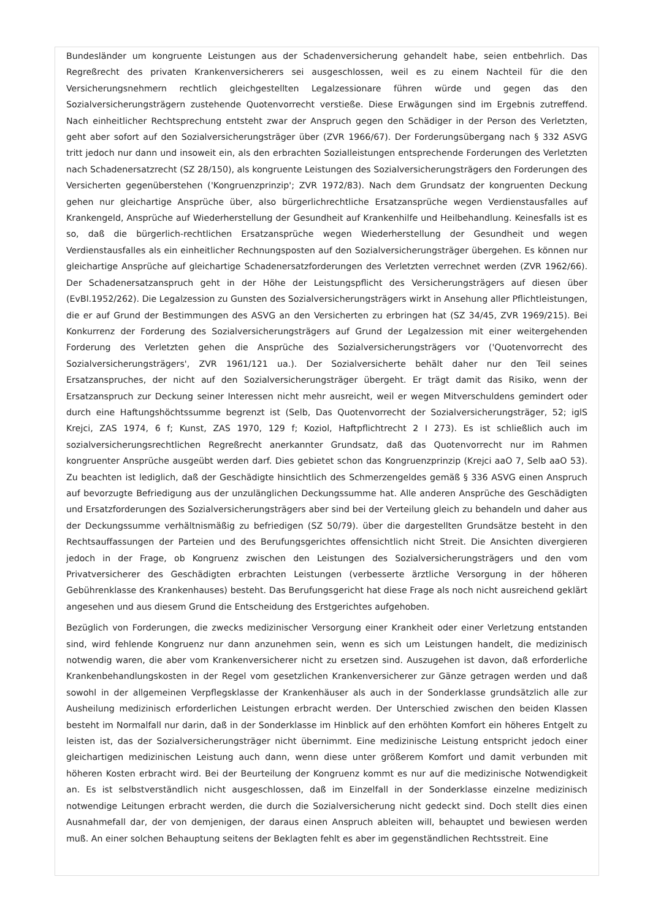Bundesländer um kongruente Leistungen aus der Schadenversicherung gehandelt habe, seien entbehrlich. Das Regreßrecht des privaten Krankenversicherers sei ausgeschlossen, weil es zu einem Nachteil für die den Versicherungsnehmern rechtlich gleichgestellten Legalzessionare führen würde und gegen das den Sozialversicherungsträgern zustehende Quotenvorrecht verstieße. Diese Erwägungen sind im Ergebnis zutreffend. Nach einheitlicher Rechtsprechung entsteht zwar der Anspruch gegen den Schädiger in der Person des Verletzten, geht aber sofort auf den Sozialversicherungsträger über (ZVR 1966/67). Der Forderungsübergang nach § 332 ASVG tritt jedoch nur dann und insoweit ein, als den erbrachten Sozialleistungen entsprechende Forderungen des Verletzten nach Schadenersatzrecht (SZ 28/150), als kongruente Leistungen des Sozialversicherungsträgers den Forderungen des Versicherten gegenüberstehen ('Kongruenzprinzip'; ZVR 1972/83). Nach dem Grundsatz der kongruenten Deckung gehen nur gleichartige Ansprüche über, also bürgerlichrechtliche Ersatzansprüche wegen Verdienstausfalles auf Krankengeld, Ansprüche auf Wiederherstellung der Gesundheit auf Krankenhilfe und Heilbehandlung. Keinesfalls ist es so, daß die bürgerlich-rechtlichen Ersatzansprüche wegen Wiederherstellung der Gesundheit und wegen Verdienstausfalles als ein einheitlicher Rechnungsposten auf den Sozialversicherungsträger übergehen. Es können nur gleichartige Ansprüche auf gleichartige Schadenersatzforderungen des Verletzten verrechnet werden (ZVR 1962/66). Der Schadenersatzanspruch geht in der Höhe der Leistungspflicht des Versicherungsträgers auf diesen über (EvBl.1952/262). Die Legalzession zu Gunsten des Sozialversicherungsträgers wirkt in Ansehung aller Pflichtleistungen, die er auf Grund der Bestimmungen des ASVG an den Versicherten zu erbringen hat (SZ 34/45, ZVR 1969/215). Bei Konkurrenz der Forderung des Sozialversicherungsträgers auf Grund der Legalzession mit einer weitergehenden Forderung des Verletzten gehen die Ansprüche des Sozialversicherungsträgers vor ('Quotenvorrecht des Sozialversicherungsträgers', ZVR 1961/121 ua.). Der Sozialversicherte behält daher nur den Teil seines Ersatzanspruches, der nicht auf den Sozialversicherungsträger übergeht. Er trägt damit das Risiko, wenn der Ersatzanspruch zur Deckung seiner Interessen nicht mehr ausreicht, weil er wegen Mitverschuldens gemindert oder durch eine Haftungshöchtssumme begrenzt ist (Selb, Das Quotenvorrecht der Sozialversicherungsträger, 52; iglS Krejci, ZAS 1974, 6 f; Kunst, ZAS 1970, 129 f; Koziol, Haftpflichtrecht 2 I 273). Es ist schließlich auch im sozialversicherungsrechtlichen Regreßrecht anerkannter Grundsatz, daß das Quotenvorrecht nur im Rahmen kongruenter Ansprüche ausgeübt werden darf. Dies gebietet schon das Kongruenzprinzip (Krejci aaO 7, Selb aaO 53). Zu beachten ist lediglich, daß der Geschädigte hinsichtlich des Schmerzengeldes gemäß § 336 ASVG einen Anspruch auf bevorzugte Befriedigung aus der unzulänglichen Deckungssumme hat. Alle anderen Ansprüche des Geschädigten und Ersatzforderungen des Sozialversicherungsträgers aber sind bei der Verteilung gleich zu behandeln und daher aus der Deckungssumme verhältnismäßig zu befriedigen (SZ 50/79). über die dargestellten Grundsätze besteht in den Rechtsauffassungen der Parteien und des Berufungsgerichtes offensichtlich nicht Streit. Die Ansichten divergieren jedoch in der Frage, ob Kongruenz zwischen den Leistungen des Sozialversicherungsträgers und den vom Privatversicherer des Geschädigten erbrachten Leistungen (verbesserte ärztliche Versorgung in der höheren Gebührenklasse des Krankenhauses) besteht. Das Berufungsgericht hat diese Frage als noch nicht ausreichend geklärt angesehen und aus diesem Grund die Entscheidung des Erstgerichtes aufgehoben.
Bezüglich von Forderungen, die zwecks medizinischer Versorgung einer Krankheit oder einer Verletzung entstanden sind, wird fehlende Kongruenz nur dann anzunehmen sein, wenn es sich um Leistungen handelt, die medizinisch notwendig waren, die aber vom Krankenversicherer nicht zu ersetzen sind. Auszugehen ist davon, daß erforderliche Krankenbehandlungskosten in der Regel vom gesetzlichen Krankenversicherer zur Gänze getragen werden und daß sowohl in der allgemeinen Verpflegsklasse der Krankenhäuser als auch in der Sonderklasse grundsätzlich alle zur Ausheilung medizinisch erforderlichen Leistungen erbracht werden. Der Unterschied zwischen den beiden Klassen besteht im Normalfall nur darin, daß in der Sonderklasse im Hinblick auf den erhöhten Komfort ein höheres Entgelt zu leisten ist, das der Sozialversicherungsträger nicht übernimmt. Eine medizinische Leistung entspricht jedoch einer gleichartigen medizinischen Leistung auch dann, wenn diese unter größerem Komfort und damit verbunden mit höheren Kosten erbracht wird. Bei der Beurteilung der Kongruenz kommt es nur auf die medizinische Notwendigkeit an. Es ist selbstverständlich nicht ausgeschlossen, daß im Einzelfall in der Sonderklasse einzelne medizinisch notwendige Leitungen erbracht werden, die durch die Sozialversicherung nicht gedeckt sind. Doch stellt dies einen Ausnahmefall dar, der von demjenigen, der daraus einen Anspruch ableiten will, behauptet und bewiesen werden muß. An einer solchen Behauptung seitens der Beklagten fehlt es aber im gegenständlichen Rechtsstreit. Eine